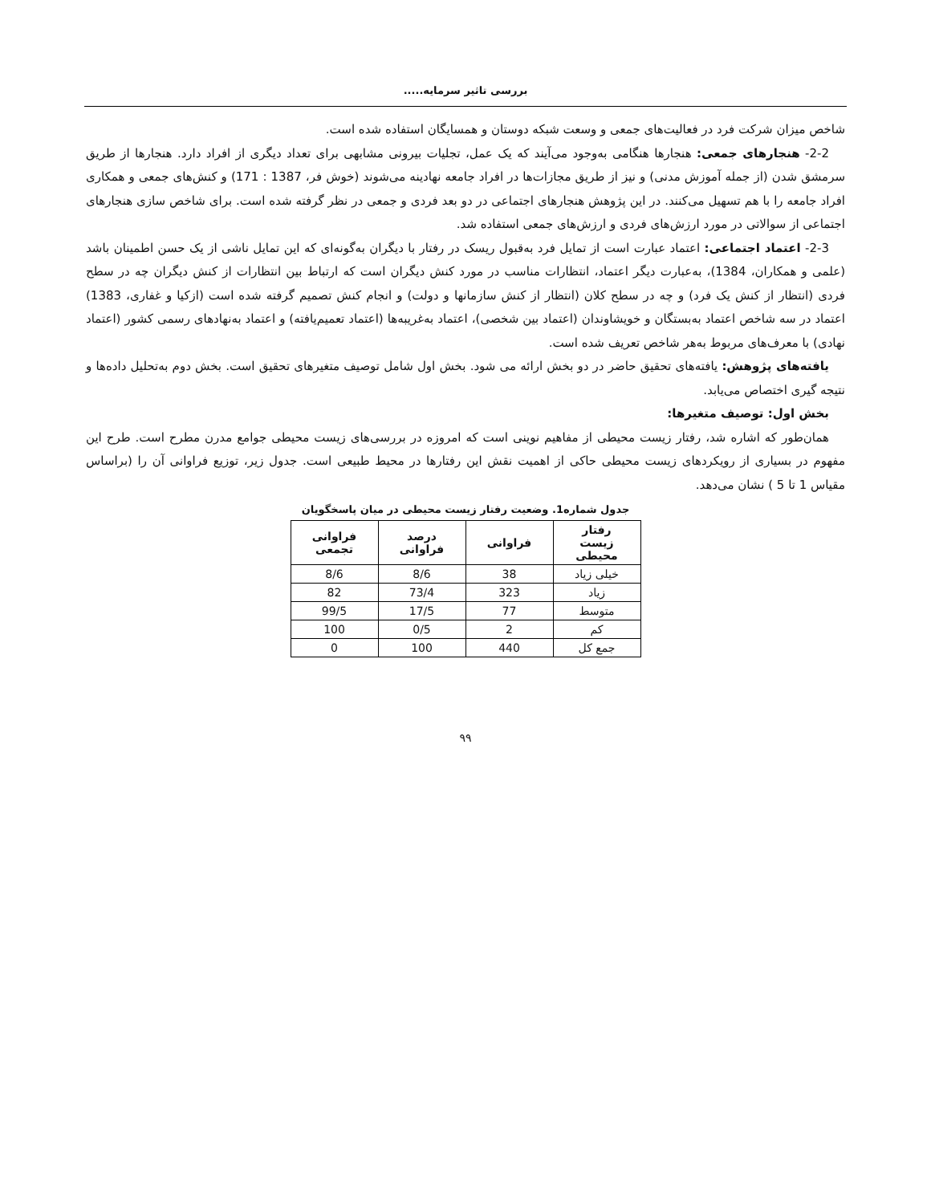بررسی تاثیر سرمایه.....
شاخص میزان شرکت فرد در فعالیت‌های جمعی و وسعت شبکه دوستان و همسایگان استفاده شده است.
2-2- هنجارهای جمعی: هنجارها هنگامی به‌وجود می‌آیند که یک عمل، تجلیات بیرونی مشابهی برای تعداد دیگری از افراد دارد. هنجارها از طریق سرمشق شدن (از جمله آموزش مدنی) و نیز از طریق مجازات‌ها در افراد جامعه نهادینه می‌شوند (خوش فر، 1387 : 171) و کنش‌های جمعی و همکاری افراد جامعه را با هم تسهیل می‌کنند. در این پژوهش هنجارهای اجتماعی در دو بعد فردی و جمعی در نظر گرفته شده است. برای شاخص سازی هنجارهای اجتماعی از سوالاتی در مورد ارزش‌های فردی و ارزش‌های جمعی استفاده شد.
2-3- اعتماد اجتماعی: اعتماد عبارت است از تمایل فرد به‌قبول ریسک در رفتار با دیگران به‌گونه‌ای که این تمایل ناشی از یک حسن اطمینان باشد (علمی و همکاران، 1384)، به‌عبارت دیگر اعتماد، انتظارات مناسب در مورد کنش دیگران است که ارتباط بین انتظارات از کنش دیگران چه در سطح فردی (انتظار از کنش یک فرد) و چه در سطح کلان (انتظار از کنش سازمانها و دولت) و انجام کنش تصمیم گرفته شده است (ازکیا و غفاری، 1383) اعتماد در سه شاخص اعتماد به‌بستگان و خویشاوندان (اعتماد بین شخصی)، اعتماد به‌غریبه‌ها (اعتماد تعمیم‌یافته) و اعتماد به‌نهادهای رسمی کشور (اعتماد نهادی) با معرف‌های مربوط به‌هر شاخص تعریف شده است.
یافته‌های پژوهش: یافته‌های تحقیق حاضر در دو بخش ارائه می شود. بخش اول شامل توصیف متغیرهای تحقیق است. بخش دوم به‌تحلیل داده‌ها و نتیجه گیری اختصاص می‌یابد.
بخش اول: توصیف متغیرها:
همان‌طور که اشاره شد، رفتار زیست محیطی از مفاهیم نوینی است که امروزه در بررسی‌های زیست محیطی جوامع مدرن مطرح است. طرح این مفهوم در بسیاری از رویکردهای زیست محیطی حاکی از اهمیت نقش این رفتارها در محیط طبیعی است. جدول زیر، توزیع فراوانی آن را (براساس مقیاس 1 تا 5 ) نشان می‌دهد.
جدول شماره1. وضعیت رفتار زیست محیطی در میان پاسخگویان
| رفتار زیست محیطی | فراوانی | درصد فراوانی | فراوانی تجمعی |
| --- | --- | --- | --- |
| خیلی زیاد | 38 | 8/6 | 8/6 |
| زیاد | 323 | 73/4 | 82 |
| متوسط | 77 | 17/5 | 99/5 |
| کم | 2 | 0/5 | 100 |
| جمع کل | 440 | 100 | 0 |
۹۹